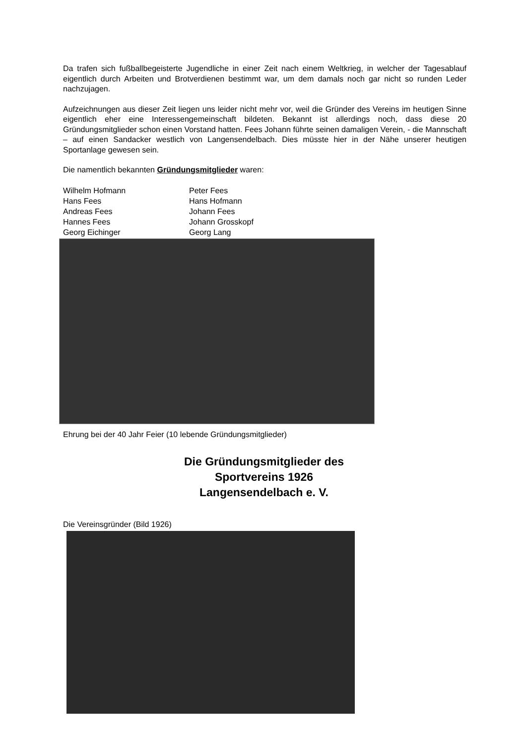Da trafen sich fußballbegeisterte Jugendliche in einer Zeit nach einem Weltkrieg, in welcher der Tagesablauf eigentlich durch Arbeiten und Brotverdienen bestimmt war, um dem damals noch gar nicht so runden Leder nachzujagen.
Aufzeichnungen aus dieser Zeit liegen uns leider nicht mehr vor, weil die Gründer des Vereins im heutigen Sinne eigentlich eher eine Interessengemeinschaft bildeten. Bekannt ist allerdings noch, dass diese 20 Gründungsmitglieder schon einen Vorstand hatten. Fees Johann führte seinen damaligen Verein, - die Mannschaft – auf einen Sandacker westlich von Langensendelbach. Dies müsste hier in der Nähe unserer heutigen Sportanlage gewesen sein.
Die namentlich bekannten Gründungsmitglieder waren:
Wilhelm Hofmann
Peter Fees
Hans Fees
Hans Hofmann
Andreas Fees
Johann Fees
Hannes Fees
Johann Grosskopf
Georg Eichinger
Georg Lang
Ehrung bei der 40 Jahr Feier (10 lebende Gründungsmitglieder)
Die Gründungsmitglieder des Sportvereins 1926 Langensendelbach e. V.
Die Vereinsgründer (Bild 1926)